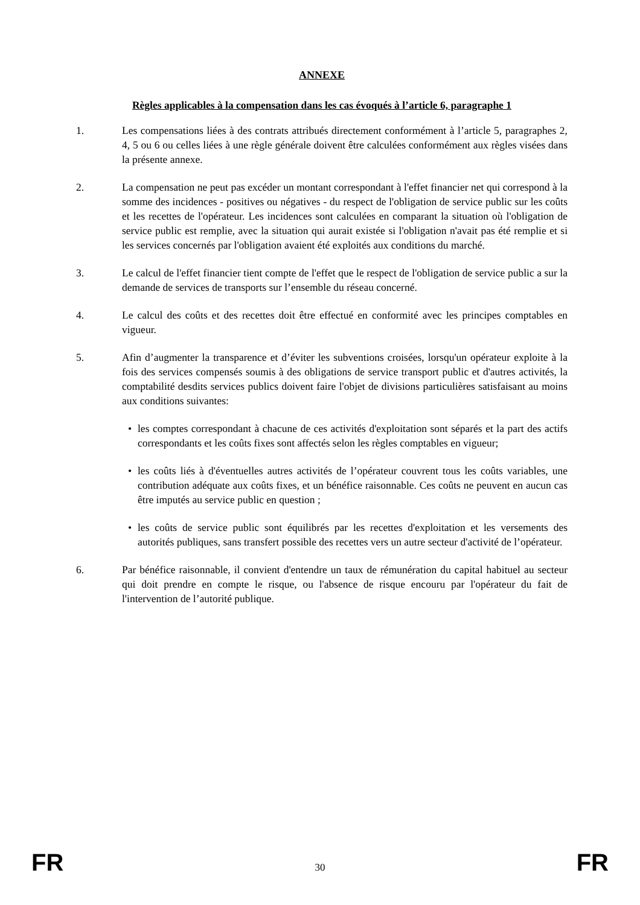ANNEXE
Règles applicables à la compensation dans les cas évoqués à l’article 6, paragraphe 1
1. Les compensations liées à des contrats attribués directement conformément à l’article 5, paragraphes 2, 4, 5 ou 6 ou celles liées à une règle générale doivent être calculées conformément aux règles visées dans la présente annexe.
2. La compensation ne peut pas excéder un montant correspondant à l'effet financier net qui correspond à la somme des incidences - positives ou négatives - du respect de l'obligation de service public sur les coûts et les recettes de l'opérateur. Les incidences sont calculées en comparant la situation où l'obligation de service public est remplie, avec la situation qui aurait existée si l'obligation n'avait pas été remplie et si les services concernés par l'obligation avaient été exploités aux conditions du marché.
3. Le calcul de l'effet financier tient compte de l'effet que le respect de l'obligation de service public a sur la demande de services de transports sur l’ensemble du réseau concerné.
4. Le calcul des coûts et des recettes doit être effectué en conformité avec les principes comptables en vigueur.
5. Afin d’augmenter la transparence et d’éviter les subventions croisées, lorsqu'un opérateur exploite à la fois des services compensés soumis à des obligations de service transport public et d'autres activités, la comptabilité desdits services publics doivent faire l'objet de divisions particulières satisfaisant au moins aux conditions suivantes:
• les comptes correspondant à chacune de ces activités d'exploitation sont séparés et la part des actifs correspondants et les coûts fixes sont affectés selon les règles comptables en vigueur;
• les coûts liés à d'éventuelles autres activités de l’opérateur couvrent tous les coûts variables, une contribution adéquate aux coûts fixes, et un bénéfice raisonnable. Ces coûts ne peuvent en aucun cas être imputés au service public en question ;
• les coûts de service public sont équilibrés par les recettes d'exploitation et les versements des autorités publiques, sans transfert possible des recettes vers un autre secteur d'activité de l’opérateur.
6. Par bénéfice raisonnable, il convient d'entendre un taux de rémunération du capital habituel au secteur qui doit prendre en compte le risque, ou l'absence de risque encouru par l'opérateur du fait de l'intervention de l’autorité publique.
FR 30 FR